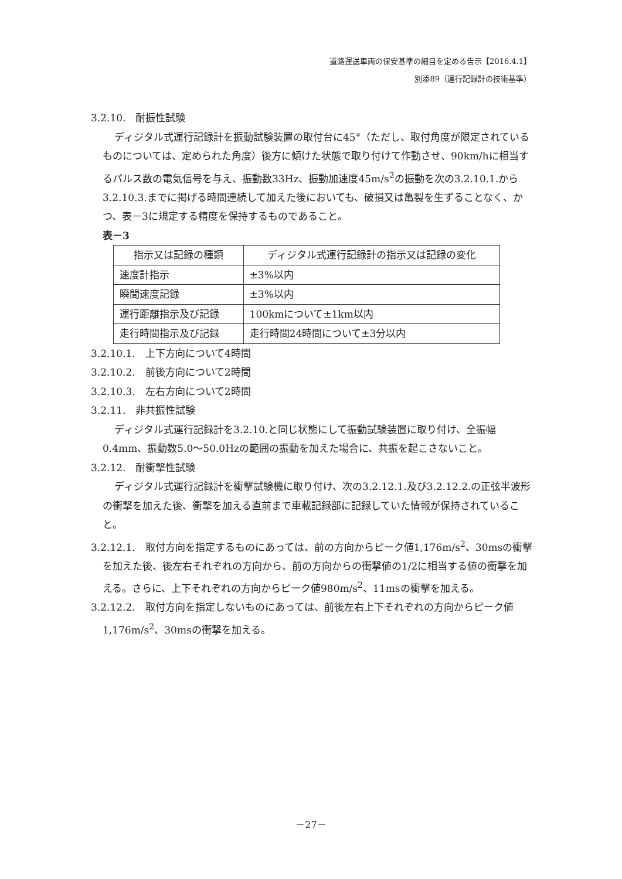道路運送車両の保安基準の細目を定める告示【2016.4.1】
別添89（運行記録計の技術基準）
3.2.10.　耐振性試験
ディジタル式運行記録計を振動試験装置の取付台に45°（ただし、取付角度が限定されているものについては、定められた角度）後方に傾けた状態で取り付けて作動させ、90km/hに相当するパルス数の電気信号を与え、振動数33Hz、振動加速度45m/s<sup>2</sup>の振動を次の3.2.10.1.から3.2.10.3.までに掲げる時間連続して加えた後においても、破損又は亀裂を生ずることなく、かつ、表－3に規定する精度を保持するものであること。
表－3
| 指示又は記録の種類 | ディジタル式運行記録計の指示又は記録の変化 |
| --- | --- |
| 速度計指示 | ±3%以内 |
| 瞬間速度記録 | ±3%以内 |
| 運行距離指示及び記録 | 100kmについて±1km以内 |
| 走行時間指示及び記録 | 走行時間24時間について±3分以内 |
3.2.10.1.　上下方向について4時間
3.2.10.2.　前後方向について2時間
3.2.10.3.　左右方向について2時間
3.2.11.　非共振性試験
ディジタル式運行記録計を3.2.10.と同じ状態にして振動試験装置に取り付け、全振幅0.4mm、振動数5.0～50.0Hzの範囲の振動を加えた場合に、共振を起こさないこと。
3.2.12.　耐衝撃性試験
ディジタル式運行記録計を衝撃試験機に取り付け、次の3.2.12.1.及び3.2.12.2.の正弦半波形の衝撃を加えた後、衝撃を加える直前まで車載記録部に記録していた情報が保持されていること。
3.2.12.1.　取付方向を指定するものにあっては、前の方向からピーク値1,176m/s<sup>2</sup>、30msの衝撃を加えた後、後左右それぞれの方向から、前の方向からの衝撃値の1/2に相当する値の衝撃を加える。さらに、上下それぞれの方向からピーク値980m/s<sup>2</sup>、11msの衝撃を加える。
3.2.12.2.　取付方向を指定しないものにあっては、前後左右上下それぞれの方向からピーク値1,176m/s<sup>2</sup>、30msの衝撃を加える。
－27－